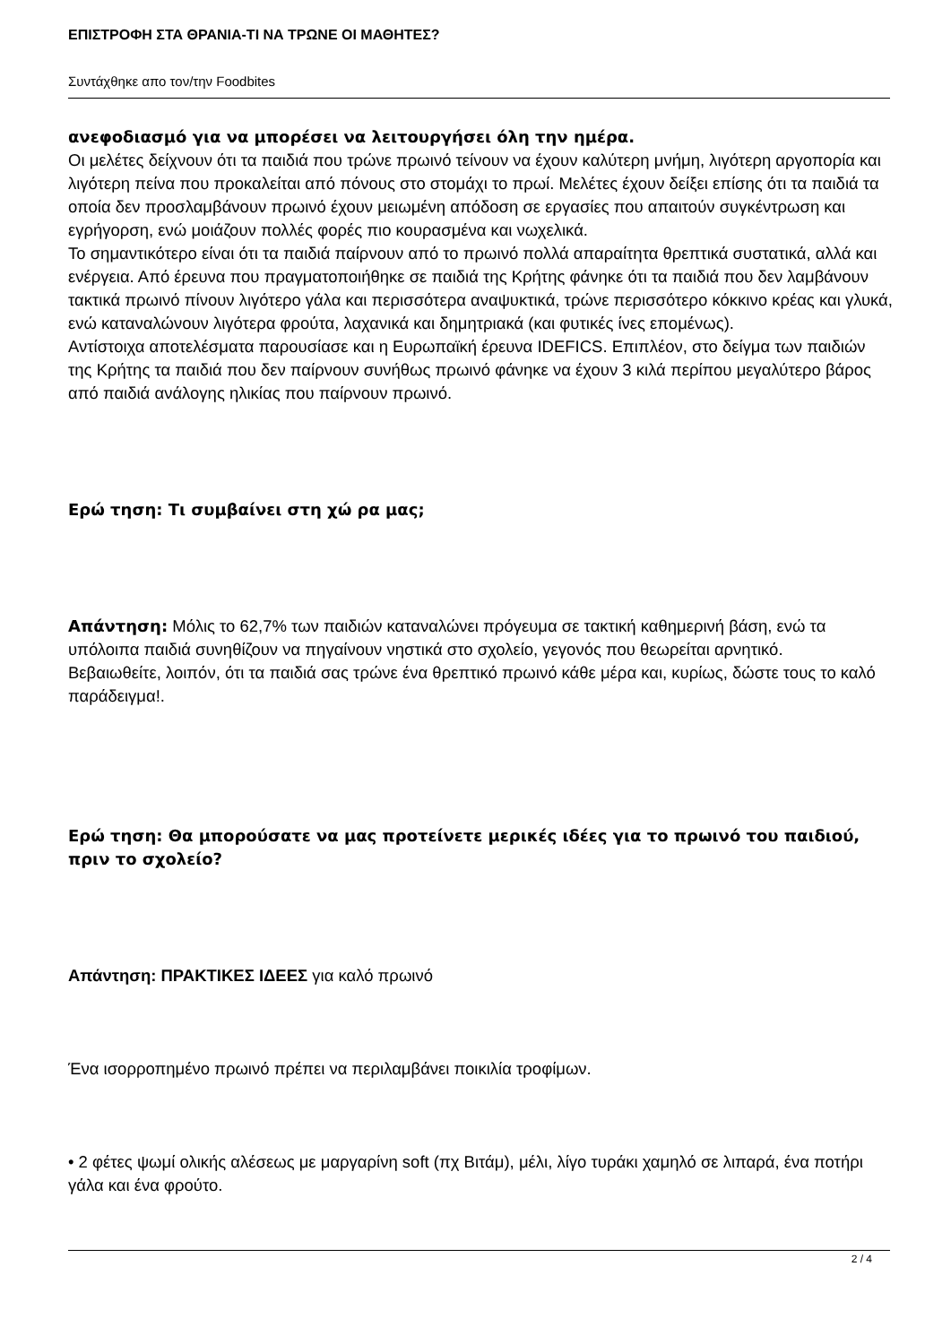ΕΠΙΣΤΡΟΦΗ ΣΤΑ ΘΡΑΝΙΑ-ΤΙ ΝΑ ΤΡΩΝΕ ΟΙ ΜΑΘΗΤΕΣ?
Συντάχθηκε απο τον/την Foodbites
ανεφοδιασμό για να μπορέσει να λειτουργήσει όλη την ημέρα.
Οι μελέτες δείχνουν ότι τα παιδιά που τρώνε πρωινό τείνουν να έχουν καλύτερη μνήμη, λιγότερη αργοπορία και λιγότερη πείνα που προκαλείται από πόνους στο στομάχι το πρωί. Μελέτες έχουν δείξει επίσης ότι τα παιδιά τα οποία δεν προσλαμβάνουν πρωινό έχουν μειωμένη απόδοση σε εργασίες που απαιτούν συγκέντρωση και εγρήγορση, ενώ μοιάζουν πολλές φορές πιο κουρασμένα και νωχελικά.
Το σημαντικότερο είναι ότι τα παιδιά παίρνουν από το πρωινό πολλά απαραίτητα θρεπτικά συστατικά, αλλά και ενέργεια. Από έρευνα που πραγματοποιήθηκε σε παιδιά της Κρήτης φάνηκε ότι τα παιδιά που δεν λαμβάνουν τακτικά πρωινό πίνουν λιγότερο γάλα και περισσότερα αναψυκτικά, τρώνε περισσότερο κόκκινο κρέας και γλυκά, ενώ καταναλώνουν λιγότερα φρούτα, λαχανικά και δημητριακά (και φυτικές ίνες επομένως).
Αντίστοιχα αποτελέσματα παρουσίασε και η Ευρωπαϊκή έρευνα IDEFICS. Επιπλέον, στο δείγμα των παιδιών της Κρήτης τα παιδιά που δεν παίρνουν συνήθως πρωινό φάνηκε να έχουν 3 κιλά περίπου μεγαλύτερο βάρος από παιδιά ανάλογης ηλικίας που παίρνουν πρωινό.
Ερώ τηση: Τι συμβαίνει στη χώ ρα μας;
Απάντηση: Μόλις το 62,7% των παιδιών καταναλώνει πρόγευμα σε τακτική καθημερινή βάση, ενώ τα υπόλοιπα παιδιά συνηθίζουν να πηγαίνουν νηστικά στο σχολείο, γεγονός που θεωρείται αρνητικό.
Βεβαιωθείτε, λοιπόν, ότι τα παιδιά σας τρώνε ένα θρεπτικό πρωινό κάθε μέρα και, κυρίως, δώστε τους το καλό παράδειγμα!.
Ερώ τηση: Θα μπορούσατε να μας προτείνετε μερικές ιδέες για το πρωινό του παιδιού, πριν το σχολείο?
Απάντηση: ΠΡΑΚΤΙΚΕΣ ΙΔΕΕΣ για καλό πρωινό
Ένα ισορροπημένο πρωινό πρέπει να περιλαμβάνει ποικιλία τροφίμων.
• 2 φέτες ψωμί ολικής αλέσεως με μαργαρίνη soft (πχ Βιτάμ), μέλι, λίγο τυράκι χαμηλό σε λιπαρά, ένα ποτήρι γάλα και ένα φρούτο.
2 / 4